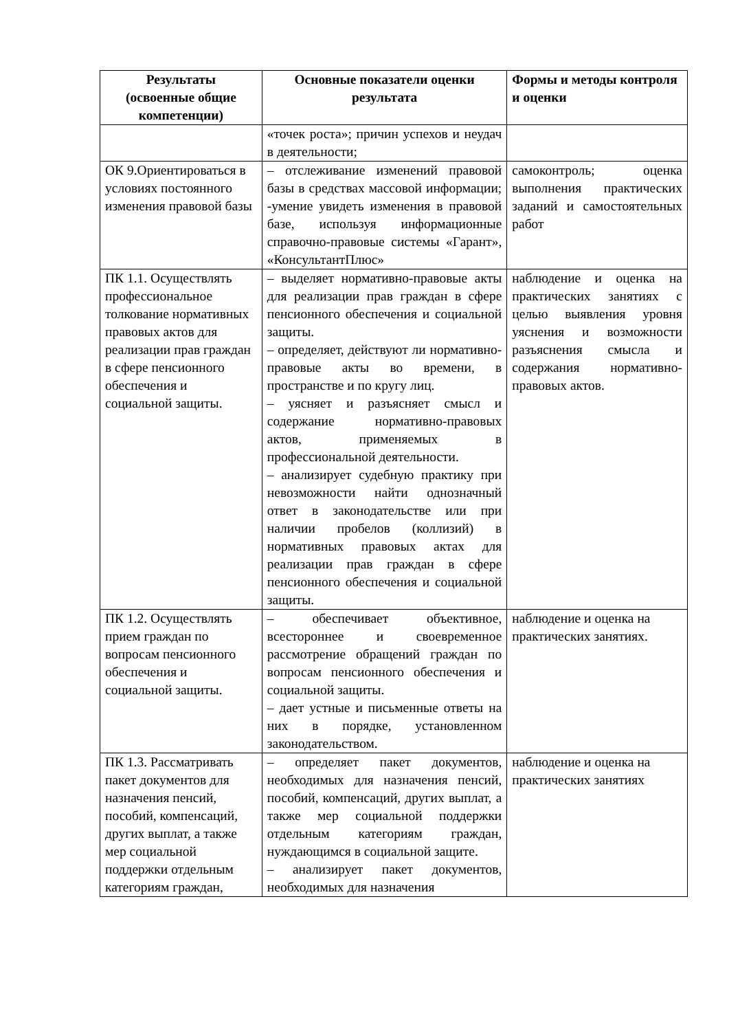| Результаты (освоенные общие компетенции) | Основные показатели оценки результата | Формы и методы контроля и оценки |
| --- | --- | --- |
| | «точек роста»; причин успехов и неудач в деятельности; | |
| ОК 9.Ориентироваться в условиях постоянного изменения правовой базы | – отслеживание изменений правовой базы в средствах массовой информации; -умение увидеть изменения в правовой базе, используя информационные справочно-правовые системы «Гарант», «КонсультантПлюс» | самоконтроль; оценка выполнения практических заданий и самостоятельных работ |
| ПК 1.1. Осуществлять профессиональное толкование нормативных правовых актов для реализации прав граждан в сфере пенсионного обеспечения и социальной защиты. | – выделяет нормативно-правовые акты для реализации прав граждан в сфере пенсионного обеспечения и социальной защиты. – определяет, действуют ли нормативно-правовые акты во времени, в пространстве и по кругу лиц. – уясняет и разъясняет смысл и содержание нормативно-правовых актов, применяемых в профессиональной деятельности. – анализирует судебную практику при невозможности найти однозначный ответ в законодательстве или при наличии пробелов (коллизий) в нормативных правовых актах для реализации прав граждан в сфере пенсионного обеспечения и социальной защиты. | наблюдение и оценка на практических занятиях с целью выявления уровня уяснения и возможности разъяснения смысла и содержания нормативно-правовых актов. |
| ПК 1.2. Осуществлять прием граждан по вопросам пенсионного обеспечения и социальной защиты. | – обеспечивает объективное, всестороннее и своевременное рассмотрение обращений граждан по вопросам пенсионного обеспечения и социальной защиты. – дает устные и письменные ответы на них в порядке, установленном законодательством. | наблюдение и оценка на практических занятиях. |
| ПК 1.3. Рассматривать пакет документов для назначения пенсий, пособий, компенсаций, других выплат, а также мер социальной поддержки отдельным категориям граждан, | – определяет пакет документов, необходимых для назначения пенсий, пособий, компенсаций, других выплат, а также мер социальной поддержки отдельным категориям граждан, нуждающимся в социальной защите. – анализирует пакет документов, необходимых для назначения | наблюдение и оценка на практических занятиях |